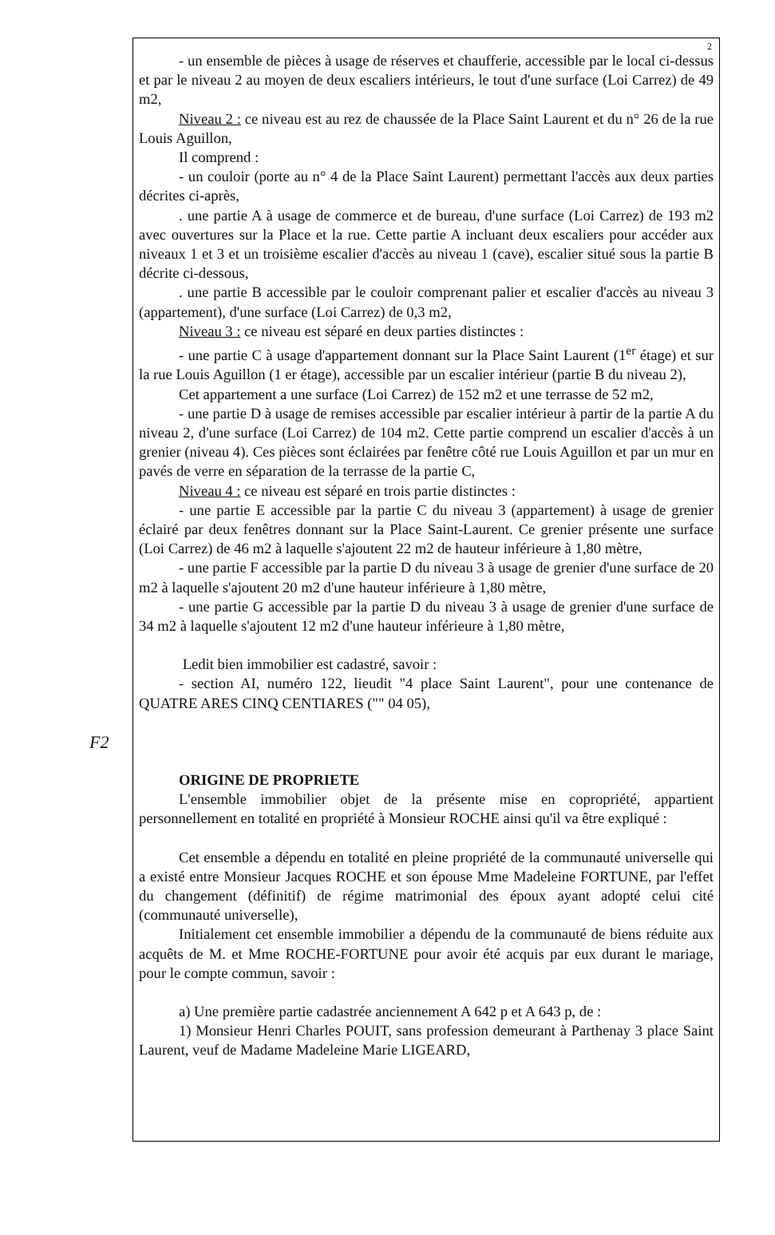F2
2
- un ensemble de pièces à usage de réserves et chaufferie, accessible par le local ci-dessus et par le niveau 2 au moyen de deux escaliers intérieurs, le tout d'une surface (Loi Carrez) de 49 m2,
Niveau 2 : ce niveau est au rez de chaussée de la Place Saint Laurent et du n° 26 de la rue Louis Aguillon,
Il comprend :
- un couloir (porte au n° 4 de la Place Saint Laurent) permettant l'accès aux deux parties décrites ci-après,
. une partie A à usage de commerce et de bureau, d'une surface (Loi Carrez) de 193 m2 avec ouvertures sur la Place et la rue. Cette partie A incluant deux escaliers pour accéder aux niveaux 1 et 3 et un troisième escalier d'accès au niveau 1 (cave), escalier situé sous la partie B décrite ci-dessous,
. une partie B accessible par le couloir comprenant palier et escalier d'accès au niveau 3 (appartement), d'une surface (Loi Carrez) de 0,3 m2,
Niveau 3 : ce niveau est séparé en deux parties distinctes :
- une partie C à usage d'appartement donnant sur la Place Saint Laurent (1<sup>er</sup> étage) et sur la rue Louis Aguillon (1 er étage), accessible par un escalier intérieur (partie B du niveau 2),
Cet appartement a une surface (Loi Carrez) de 152 m2 et une terrasse de 52 m2,
- une partie D à usage de remises accessible par escalier intérieur à partir de la partie A du niveau 2, d'une surface (Loi Carrez) de 104 m2. Cette partie comprend un escalier d'accès à un grenier (niveau 4). Ces pièces sont éclairées par fenêtre côté rue Louis Aguillon et par un mur en pavés de verre en séparation de la terrasse de la partie C,
Niveau 4 : ce niveau est séparé en trois partie distinctes :
- une partie E accessible par la partie C du niveau 3 (appartement) à usage de grenier éclairé par deux fenêtres donnant sur la Place Saint-Laurent. Ce grenier présente une surface (Loi Carrez) de 46 m2 à laquelle s'ajoutent 22 m2 de hauteur inférieure à 1,80 mètre,
- une partie F accessible par la partie D du niveau 3 à usage de grenier d'une surface de 20 m2 à laquelle s'ajoutent 20 m2 d'une hauteur inférieure à 1,80 mètre,
- une partie G accessible par la partie D du niveau 3 à usage de grenier d'une surface de 34 m2 à laquelle s'ajoutent 12 m2 d'une hauteur inférieure à 1,80 mètre,
Ledit bien immobilier est cadastré, savoir :
- section AI, numéro 122, lieudit "4 place Saint Laurent", pour une contenance de QUATRE ARES CINQ CENTIARES ("" 04 05),
ORIGINE DE PROPRIETE
L'ensemble immobilier objet de la présente mise en copropriété, appartient personnellement en totalité en propriété à Monsieur ROCHE ainsi qu'il va être expliqué :
Cet ensemble a dépendu en totalité en pleine propriété de la communauté universelle qui a existé entre Monsieur Jacques ROCHE et son épouse Mme Madeleine FORTUNE, par l'effet du changement (définitif) de régime matrimonial des époux ayant adopté celui cité (communauté universelle),
Initialement cet ensemble immobilier a dépendu de la communauté de biens réduite aux acquêts de M. et Mme ROCHE-FORTUNE pour avoir été acquis par eux durant le mariage, pour le compte commun, savoir :
a) Une première partie cadastrée anciennement A 642 p et A 643 p, de :
1) Monsieur Henri Charles POUIT, sans profession demeurant à Parthenay 3 place Saint Laurent, veuf de Madame Madeleine Marie LIGEARD,